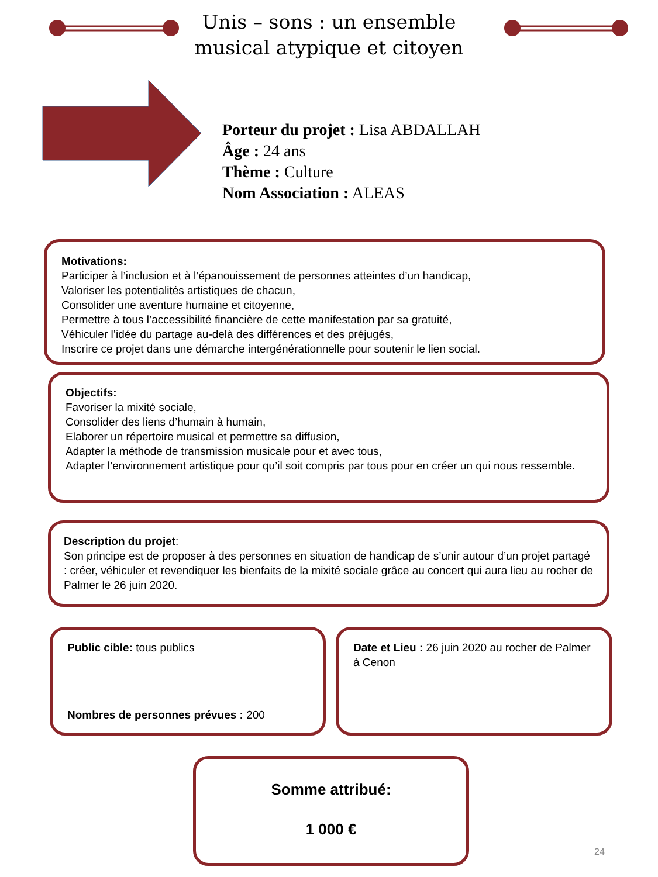Unis – sons : un ensemble musical atypique et citoyen
Porteur du projet : Lisa ABDALLAH
Âge : 24 ans
Thème : Culture
Nom Association : ALEAS
Motivations:
Participer à l’inclusion et à l’épanouissement de personnes atteintes d’un handicap,
Valoriser les potentialités artistiques de chacun,
Consolider une aventure humaine et citoyenne,
Permettre à tous l’accessibilité financière de cette manifestation par sa gratuité,
Véhiculer l’idée du partage au-delà des différences et des préjugés,
Inscrire ce projet dans une démarche intergénérationnelle pour soutenir le lien social.
Objectifs:
Favoriser la mixité sociale,
Consolider des liens d’humain à humain,
Elaborer un répertoire musical et permettre sa diffusion,
Adapter la méthode de transmission musicale pour et avec tous,
Adapter l’environnement artistique pour qu’il soit compris par tous pour en créer un qui nous ressemble.
Description du projet:
Son principe est de proposer à des personnes en situation de handicap de s’unir autour d’un projet partagé : créer, véhiculer et revendiquer les bienfaits de la mixité sociale grâce au concert qui aura lieu au rocher de Palmer le 26 juin 2020.
Public cible: tous publics
Nombres de personnes prévues : 200
Date et Lieu : 26 juin 2020 au rocher de Palmer à Cenon
Somme attribué:
1 000 €
24